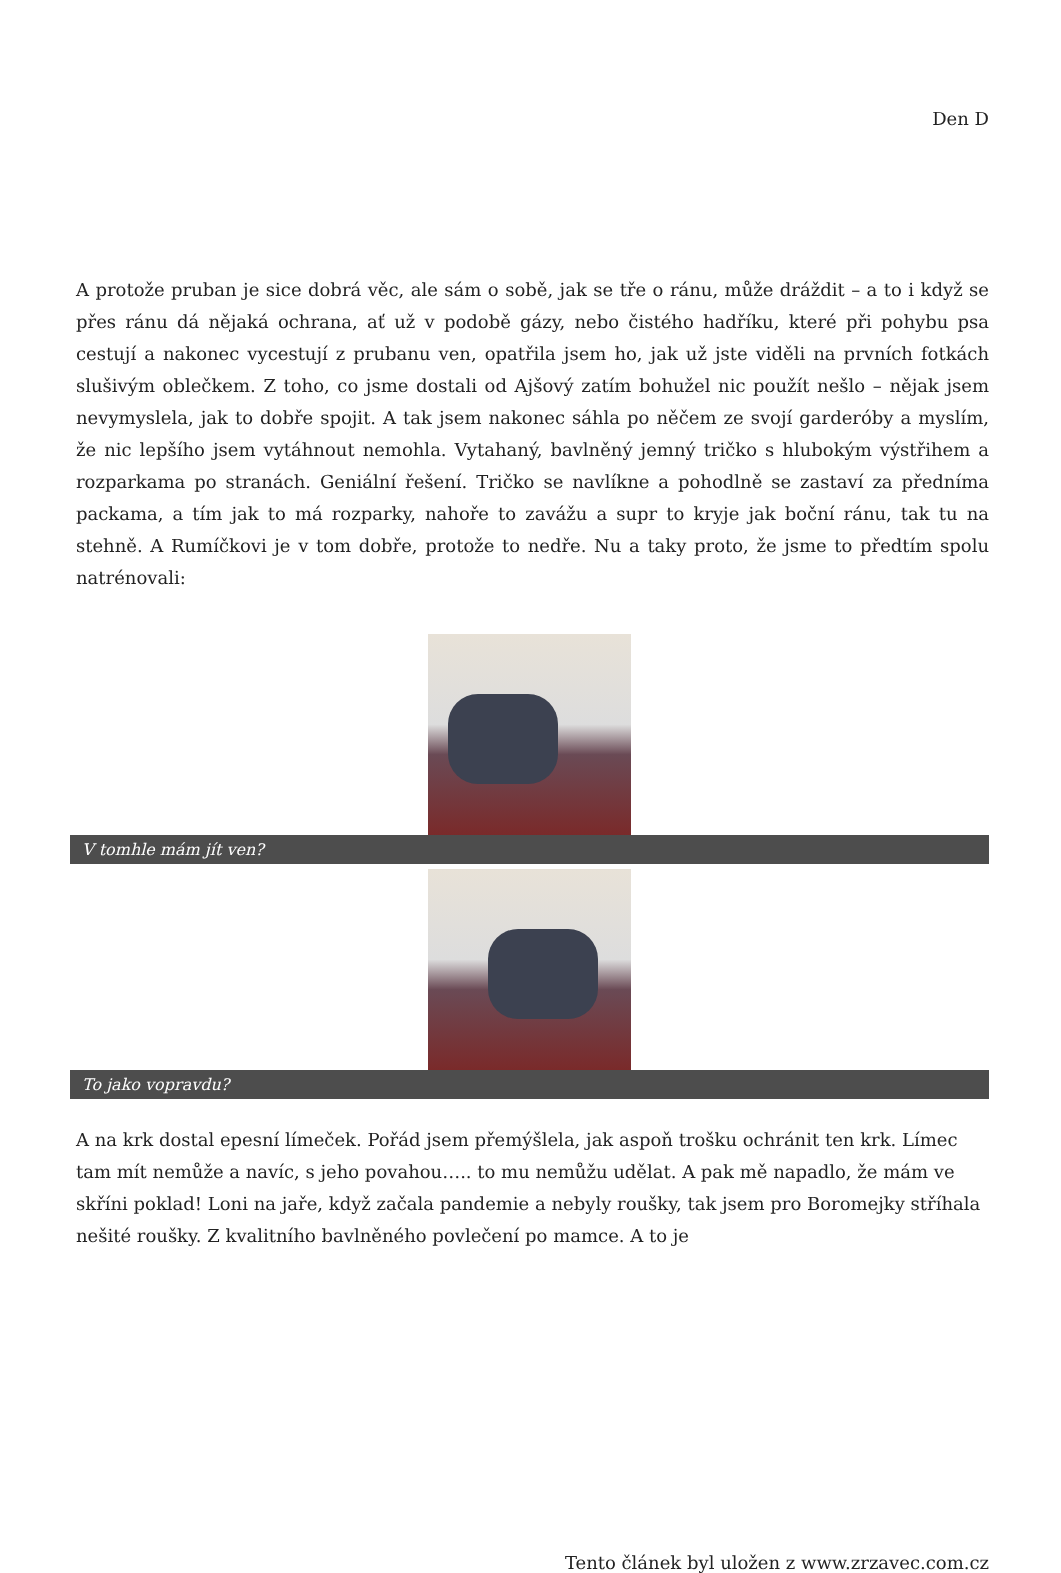Den D
A protože pruban je sice dobrá věc, ale sám o sobě, jak se tře o ránu, může dráždit – a to i když se přes ránu dá nějaká ochrana, ať už v podobě gázy, nebo čistého hadříku, které při pohybu psa cestují a nakonec vycestují z prubanu ven, opatřila jsem ho, jak už jste viděli na prvních fotkách slušivým oblečkem. Z toho, co jsme dostali od Ajšový zatím bohužel nic použít nešlo – nějak jsem nevymyslela, jak to dobře spojit. A tak jsem nakonec sáhla po něčem ze svojí garderóby a myslím, že nic lepšího jsem vytáhnout nemohla. Vytahaný, bavlněný jemný tričko s hlubokým výstřihem a rozparkama po stranách. Geniální řešení. Tričko se navlíkne a pohodlně se zastaví za předníma packama, a tím jak to má rozparky, nahoře to zavážu a supr to kryje jak boční ránu, tak tu na stehně. A Rumíčkovi je v tom dobře, protože to nedře. Nu a taky proto, že jsme to předtím spolu natrénovali:
V tomhle mám jít ven?
To jako vopravdu?
A na krk dostal epesní límeček. Pořád jsem přemýšlela, jak aspoň trošku ochránit ten krk. Límec tam mít nemůže a navíc, s jeho povahou….. to mu nemůžu udělat. A pak mě napadlo, že mám ve skříni poklad! Loni na jaře, když začala pandemie a nebyly roušky, tak jsem pro Boromejky stříhala nešité roušky. Z kvalitního bavlněného povlečení po mamce. A to je
Tento článek byl uložen z www.zrzavec.com.cz